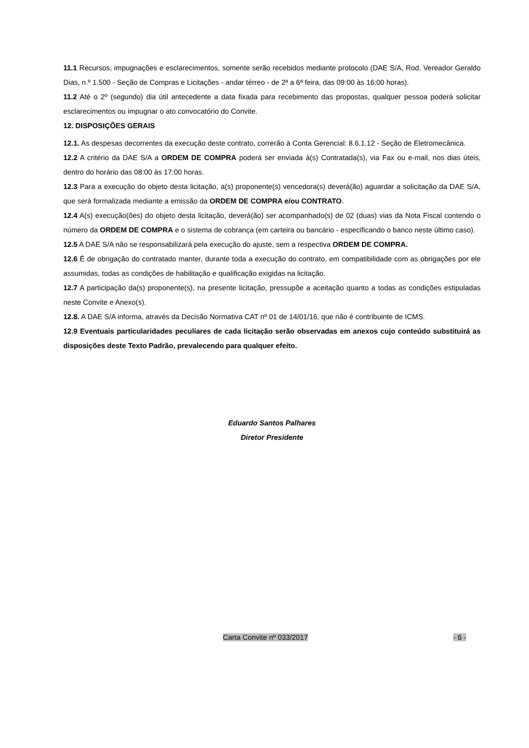11.1 Recursos, impugnações e esclarecimentos, somente serão recebidos mediante protocolo (DAE S/A, Rod. Vereador Geraldo Dias, n.º 1.500 - Seção de Compras e Licitações - andar térreo - de 2ª a 6ª feira, das 09:00 às 16:00 horas).
11.2 Até o 2º (segundo) dia útil antecedente a data fixada para recebimento das propostas, qualquer pessoa poderá solicitar esclarecimentos ou impugnar o ato convocatório do Convite.
12. DISPOSIÇÕES GERAIS
12.1. As despesas decorrentes da execução deste contrato, correrão à Conta Gerencial: 8.6.1.12 - Seção de Eletromecânica.
12.2 A critério da DAE S/A a ORDEM DE COMPRA poderá ser enviada à(s) Contratada(s), via Fax ou e-mail, nos dias úteis, dentro do horário das 08:00 às 17:00 horas.
12.3 Para a execução do objeto desta licitação, a(s) proponente(s) vencedora(s) deverá(ão) aguardar a solicitação da DAE S/A, que será formalizada mediante a emissão da ORDEM DE COMPRA e/ou CONTRATO.
12.4 A(s) execução(ões) do objeto desta licitação, deverá(ão) ser acompanhado(s) de 02 (duas) vias da Nota Fiscal contendo o número da ORDEM DE COMPRA e o sistema de cobrança (em carteira ou bancário - especificando o banco neste último caso).
12.5 A DAE S/A não se responsabilizará pela execução do ajuste, sem a respectiva ORDEM DE COMPRA.
12.6 É de obrigação do contratado manter, durante toda a execução do contrato, em compatibilidade com as obrigações por ele assumidas, todas as condições de habilitação e qualificação exigidas na licitação.
12.7 A participação da(s) proponente(s), na presente licitação, pressupõe a aceitação quanto a todas as condições estipuladas neste Convite e Anexo(s).
12.8. A DAE S/A informa, através da Decisão Normativa CAT nº 01 de 14/01/16, que não é contribuinte de ICMS.
12.9 Eventuais particularidades peculiares de cada licitação serão observadas em anexos cujo conteúdo substituirá as disposições deste Texto Padrão, prevalecendo para qualquer efeito.
Eduardo Santos Palhares
Diretor Presidente
Carta Convite nº 033/2017 - 6 -